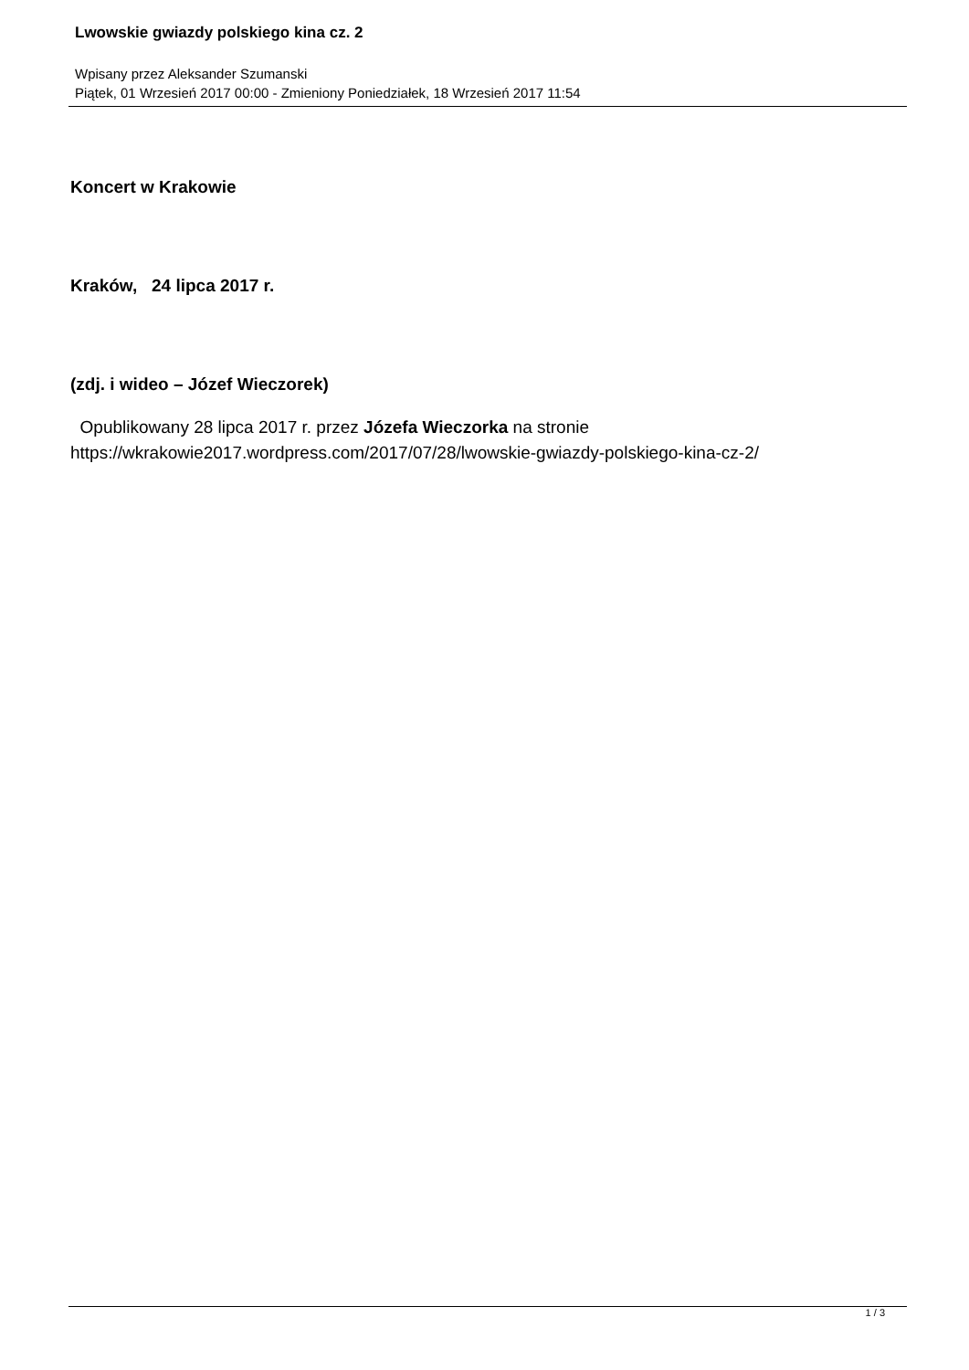Lwowskie gwiazdy polskiego kina cz. 2
Wpisany przez Aleksander Szumanski
Piątek, 01 Wrzesień 2017 00:00 - Zmieniony Poniedziałek, 18 Wrzesień 2017 11:54
Koncert w Krakowie
Kraków, 24 lipca 2017 r.
(zdj. i wideo – Józef Wieczorek)
Opublikowany 28 lipca 2017 r. przez Józefa Wieczorka na stronie
https://wkrakowie2017.wordpress.com/2017/07/28/lwowskie-gwiazdy-polskiego-kina-cz-2/
1 / 3